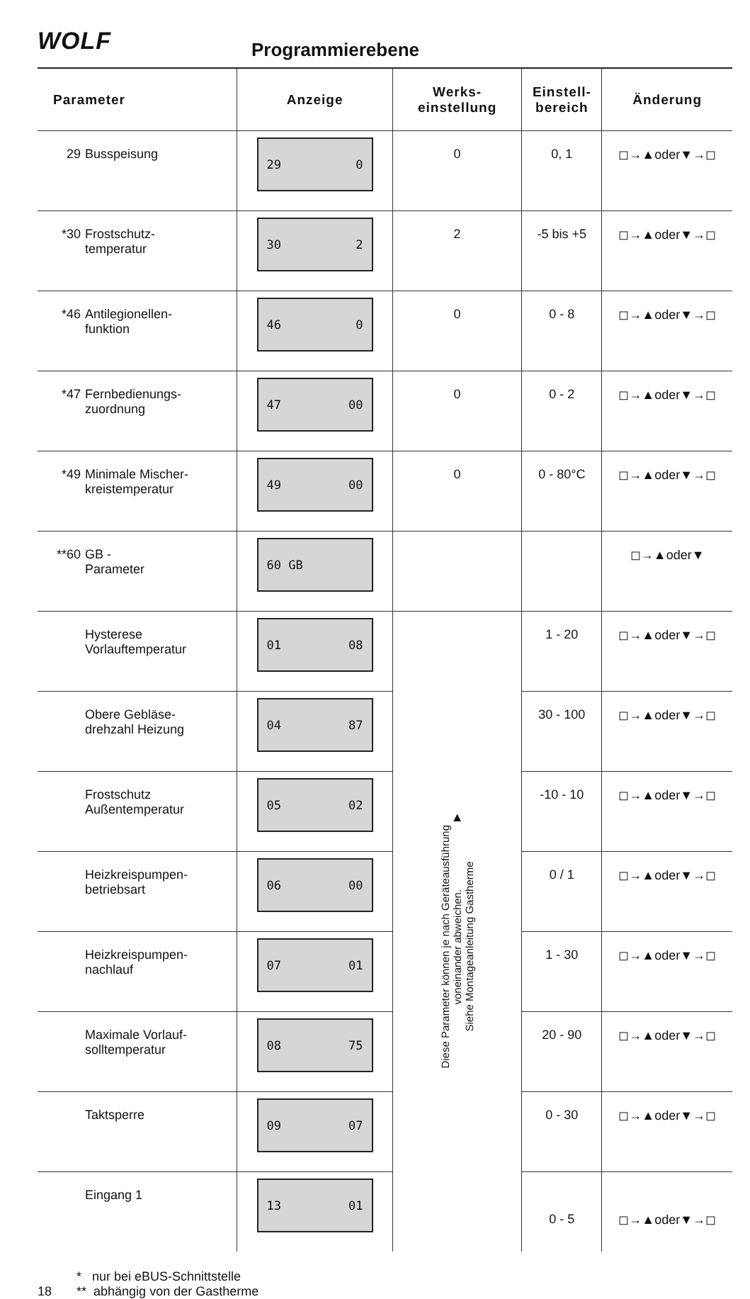WOLF Programmierebene
| Parameter | Anzeige | Werks- einstellung | Einstell- bereich | Änderung |
| --- | --- | --- | --- | --- |
| 29 Busspeisung | 29 0 | 0 | 0, 1 | ◻→▲oder▼→◻ |
| *30 Frostschutz- temperatur | 30 2 | 2 | -5 bis +5 | ◻→▲oder▼→◻ |
| *46 Antilegionellen- funktion | 46 0 | 0 | 0 - 8 | ◻→▲oder▼→◻ |
| *47 Fernbedienungs- zuordnung | 47 00 | 0 | 0 - 2 | ◻→▲oder▼→◻ |
| *49 Minimale Mischer- kreistemperatur | 49 00 | 0 | 0 - 80°C | ◻→▲oder▼→◻ |
| **60 GB - Parameter | 60 GB | | | ◻→▲oder▼ |
| Hysterese Vorlauftemperatur | 01 08 | ▲ Diese Parameter können je nach Geräteausführung voneinander abweichen. Siehe Montageanleitung Gastherme | 1 - 20 | ◻→▲oder▼→◻ |
| Obere Gebläse- drehzahl Heizung | 04 87 | | 30 - 100 | ◻→▲oder▼→◻ |
| Frostschutz Außentemperatur | 05 02 | | -10 - 10 | ◻→▲oder▼→◻ |
| Heizkreispumpen- betriebsart | 06 00 | | 0 / 1 | ◻→▲oder▼→◻ |
| Heizkreispumpen- nachlauf | 07 01 | | 1 - 30 | ◻→▲oder▼→◻ |
| Maximale Vorlauf- solltemperatur | 08 75 | | 20 - 90 | ◻→▲oder▼→◻ |
| Taktsperre | 09 07 | | 0 - 30 | ◻→▲oder▼→◻ |
| Eingang 1 | 13 01 | | 0 - 5 | ◻→▲oder▼→◻ |
* nur bei eBUS-Schnittstelle
18 ** abhängig von der Gastherme